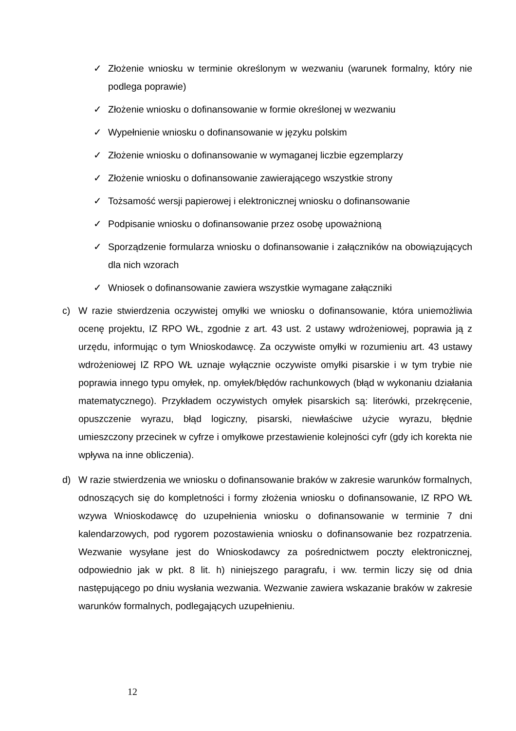✓ Złożenie wniosku w terminie określonym w wezwaniu (warunek formalny, który nie podlega poprawie)
✓ Złożenie wniosku o dofinansowanie w formie określonej w wezwaniu
✓ Wypełnienie wniosku o dofinansowanie w języku polskim
✓ Złożenie wniosku o dofinansowanie w wymaganej liczbie egzemplarzy
✓ Złożenie wniosku o dofinansowanie zawierającego wszystkie strony
✓ Tożsamość wersji papierowej i elektronicznej wniosku o dofinansowanie
✓ Podpisanie wniosku o dofinansowanie przez osobę upoważnioną
✓ Sporządzenie formularza wniosku o dofinansowanie i załączników na obowiązujących dla nich wzorach
✓ Wniosek o dofinansowanie zawiera wszystkie wymagane załączniki
c) W razie stwierdzenia oczywistej omyłki we wniosku o dofinansowanie, która uniemożliwia ocenę projektu, IZ RPO WŁ, zgodnie z art. 43 ust. 2 ustawy wdrożeniowej, poprawia ją z urzędu, informując o tym Wnioskodawcę. Za oczywiste omyłki w rozumieniu art. 43 ustawy wdrożeniowej IZ RPO WŁ uznaje wyłącznie oczywiste omyłki pisarskie i w tym trybie nie poprawia innego typu omyłek, np. omyłek/błędów rachunkowych (błąd w wykonaniu działania matematycznego). Przykładem oczywistych omyłek pisarskich są: literówki, przekręcenie, opuszczenie wyrazu, błąd logiczny, pisarski, niewłaściwe użycie wyrazu, błędnie umieszczony przecinek w cyfrze i omyłkowe przestawienie kolejności cyfr (gdy ich korekta nie wpływa na inne obliczenia).
d) W razie stwierdzenia we wniosku o dofinansowanie braków w zakresie warunków formalnych, odnoszących się do kompletności i formy złożenia wniosku o dofinansowanie, IZ RPO WŁ wzywa Wnioskodawcę do uzupełnienia wniosku o dofinansowanie w terminie 7 dni kalendarzowych, pod rygorem pozostawienia wniosku o dofinansowanie bez rozpatrzenia. Wezwanie wysyłane jest do Wnioskodawcy za pośrednictwem poczty elektronicznej, odpowiednio jak w pkt. 8 lit. h) niniejszego paragrafu, i ww. termin liczy się od dnia następującego po dniu wysłania wezwania. Wezwanie zawiera wskazanie braków w zakresie warunków formalnych, podlegających uzupełnieniu.
12